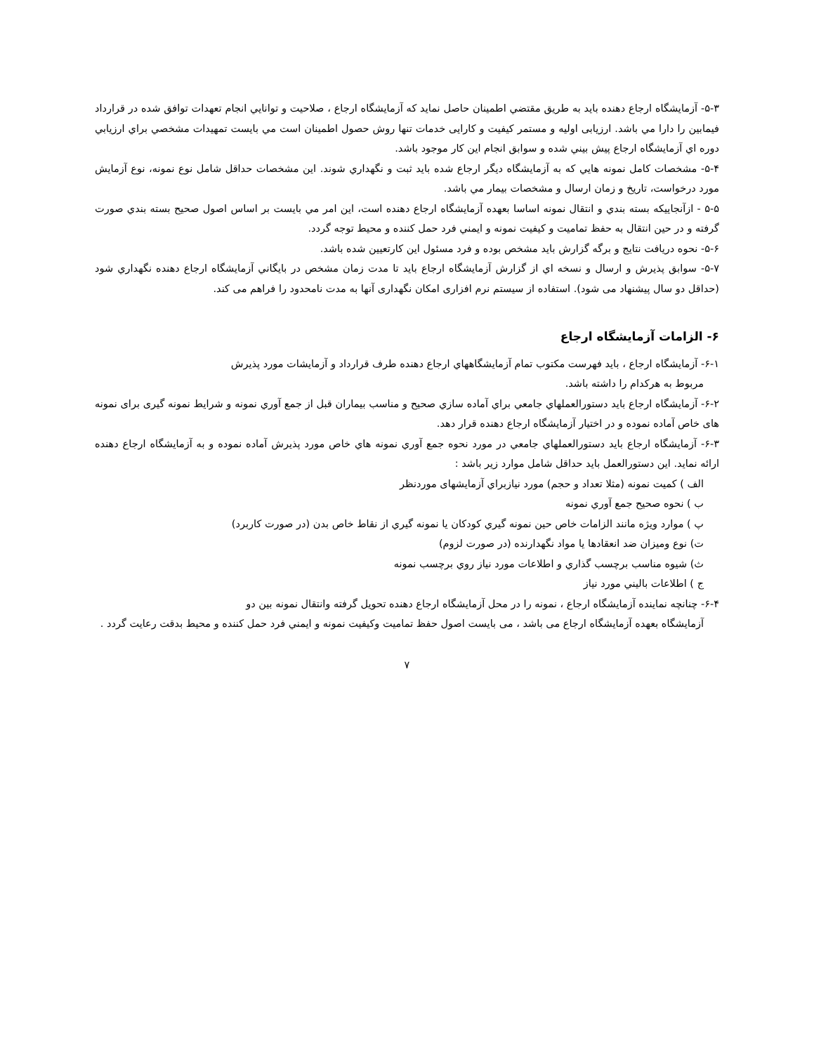۵-۳- آزمايشگاه ارجاع دهنده بايد به طريق مقتضي اطمينان حاصل نمايد كه آزمايشگاه ارجاع ، صلاحيت و توانايي انجام تعهدات توافق شده در قرارداد فيمابين را دارا مي باشد. ارزیابی اولیه و مستمر کیفیت و کارایی خدمات تنها روش حصول اطمينان است مي بايست تمهيدات مشخصي براي ارزيابي دوره اي آزمايشگاه ارجاع پيش بيني شده و سوابق انجام اين كار موجود باشد.
۵-۴- مشخصات كامل نمونه هايي كه به آزمايشگاه ديگر ارجاع شده بايد ثبت و نگهداري شوند. اين مشخصات حداقل شامل نوع نمونه، نوع آزمايش مورد درخواست، تاريخ و زمان ارسال و مشخصات بيمار مي باشد.
۵-۵ - ازآنجاييكه بسته بندي و انتقال نمونه اساسا بعهده آزمايشگاه ارجاع دهنده است، اين امر مي بايست بر اساس اصول صحيح بسته بندي صورت گرفته و در حين انتقال به حفظ تماميت و كيفيت نمونه و ايمني فرد حمل كننده و محيط توجه گردد.
۵-۶- نحوه دريافت نتايج و برگه گزارش بايد مشخص بوده و فرد مسئول اين كارتعيين شده باشد.
۵-۷- سوابق پذيرش و ارسال و نسخه اي از گزارش آزمايشگاه ارجاع بايد تا مدت زمان مشخص در بايگاني آزمايشگاه ارجاع دهنده نگهداري شود (حداقل دو سال پيشنهاد می شود). استفاده از سیستم نرم افزاری امکان نگهداری آنها به مدت نامحدود را فراهم می کند.
۶- الزامات آزمايشگاه ارجاع
۶-۱- آزمايشگاه ارجاع ، بايد فهرست مكتوب تمام آزمايشگاههاي ارجاع دهنده طرف قرارداد و آزمايشات مورد پذيرش
مربوط به هركدام را داشته باشد.
۶-۲- آزمايشگاه ارجاع بايد دستورالعملهاي جامعي براي آماده سازي صحيح و مناسب بيماران قبل از جمع آوري نمونه و شرایط نمونه گیری برای نمونه های خاص آماده نموده و در اختيار آزمايشگاه ارجاع دهنده قرار دهد.
۶-۳- آزمايشگاه ارجاع بايد دستورالعملهاي جامعي در مورد نحوه جمع آوري نمونه هاي خاص مورد پذيرش آماده نموده و به آزمايشگاه ارجاع دهنده ارائه نمايد. اين دستورالعمل بايد حداقل شامل موارد زير باشد :
الف ) كميت نمونه (مثلا تعداد و حجم) مورد نيازبراي آزمايشهای موردنظر
ب ) نحوه صحيح جمع آوري نمونه
پ ) موارد ويژه مانند الزامات خاص حين نمونه گيري كودكان يا نمونه گيري از نقاط خاص بدن (در صورت كاربرد)
ت) نوع وميزان ضد انعقادها يا مواد نگهدارنده (در صورت لزوم)
ث) شيوه مناسب برچسب گذاري و اطلاعات مورد نياز روي برچسب نمونه
ج ) اطلاعات باليني مورد نياز
۶-۴- چنانچه نماينده آزمايشگاه ارجاع ، نمونه را در محل آزمايشگاه ارجاع دهنده تحويل گرفته وانتقال نمونه بين دو
آزمايشگاه بعهده آزمايشگاه ارجاع می باشد ، می بايست اصول حفظ تماميت وكيفيت نمونه و ايمني فرد حمل كننده و محيط بدقت رعايت گردد .
۷